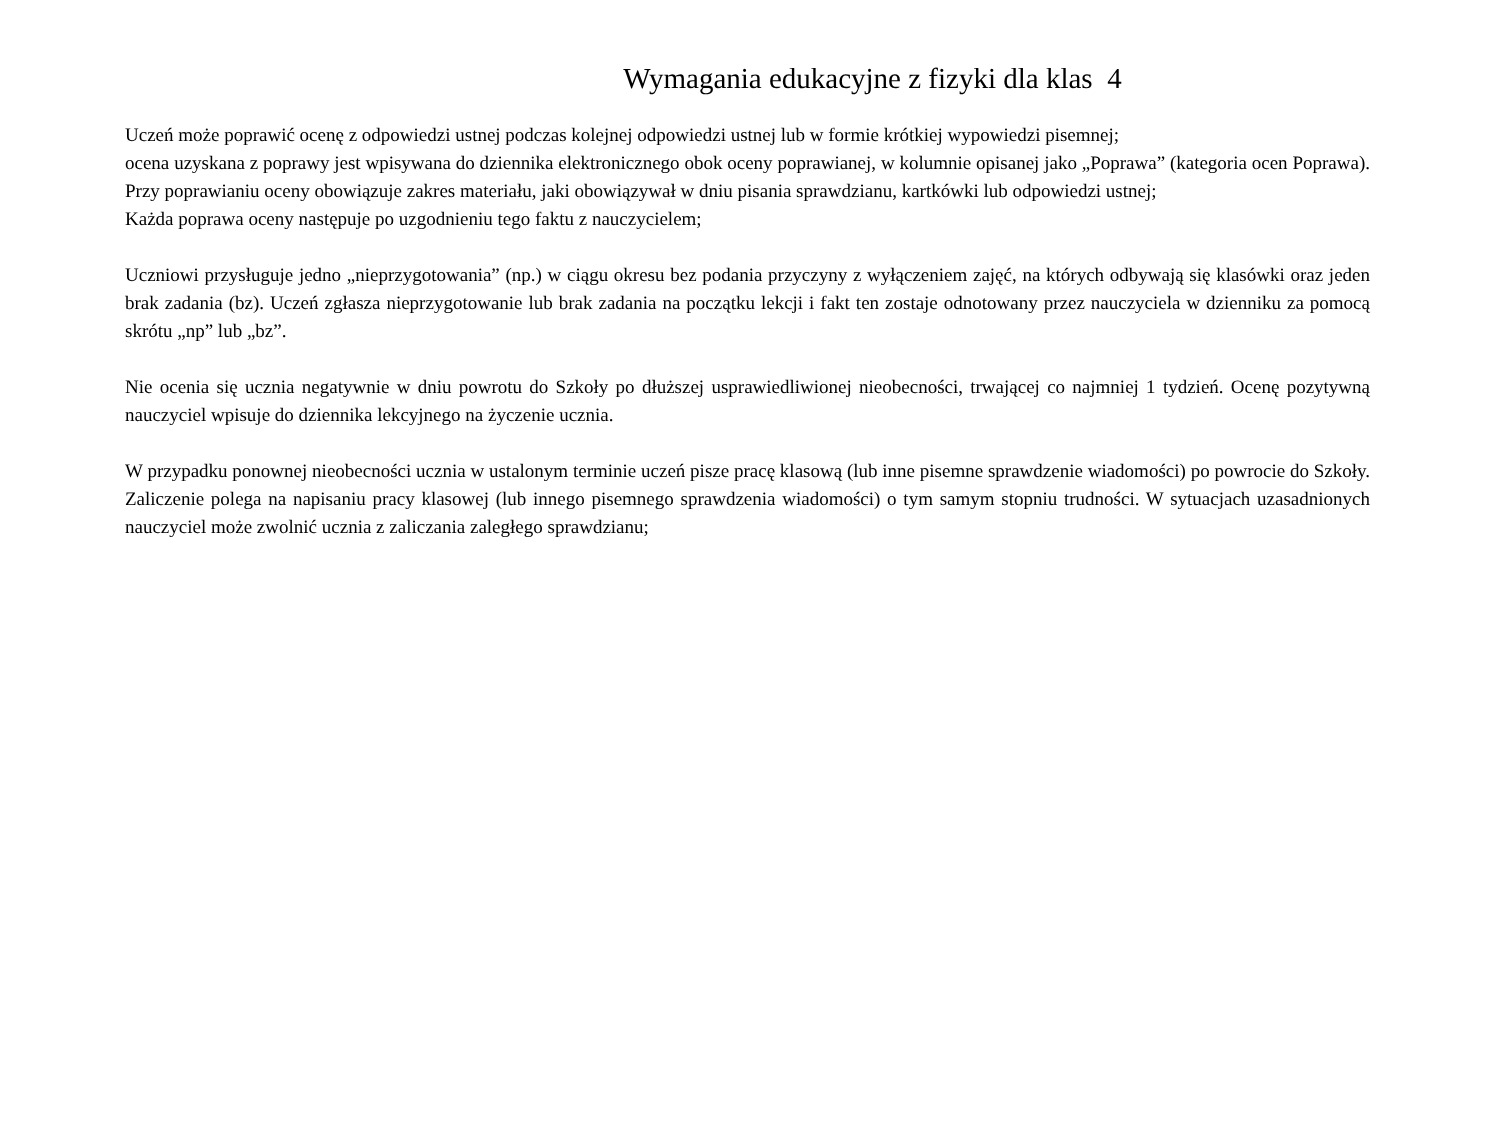Wymagania edukacyjne z fizyki dla klas 4
Uczeń może poprawić ocenę z odpowiedzi ustnej podczas kolejnej odpowiedzi ustnej lub w formie krótkiej wypowiedzi pisemnej;
ocena uzyskana z poprawy jest wpisywana do dziennika elektronicznego obok oceny poprawianej, w kolumnie opisanej jako „Poprawa” (kategoria ocen Poprawa). Przy poprawianiu oceny obowiązuje zakres materiału, jaki obowiązywał w dniu pisania sprawdzianu, kartkówki lub odpowiedzi ustnej;
Każda poprawa oceny następuje po uzgodnieniu tego faktu z nauczycielem;
Uczniowi przysługuje jedno „nieprzygotowania” (np.) w ciągu okresu bez podania przyczyny z wyłączeniem zajęć, na których odbywają się klasówki oraz jeden brak zadania (bz). Uczeń zgłasza nieprzygotowanie lub brak zadania na początku lekcji i fakt ten zostaje odnotowany przez nauczyciela w dzienniku za pomocą skrótu „np” lub „bz”.
Nie ocenia się ucznia negatywnie w dniu powrotu do Szkoły po dłuższej usprawiedliwionej nieobecności, trwającej co najmniej 1 tydzień. Ocenę pozytywną nauczyciel wpisuje do dziennika lekcyjnego na życzenie ucznia.
W przypadku ponownej nieobecności ucznia w ustalonym terminie uczeń pisze pracę klasową (lub inne pisemne sprawdzenie wiadomości) po powrocie do Szkoły. Zaliczenie polega na napisaniu pracy klasowej (lub innego pisemnego sprawdzenia wiadomości) o tym samym stopniu trudności. W sytuacjach uzasadnionych nauczyciel może zwolnić ucznia z zaliczania zaległego sprawdzianu;